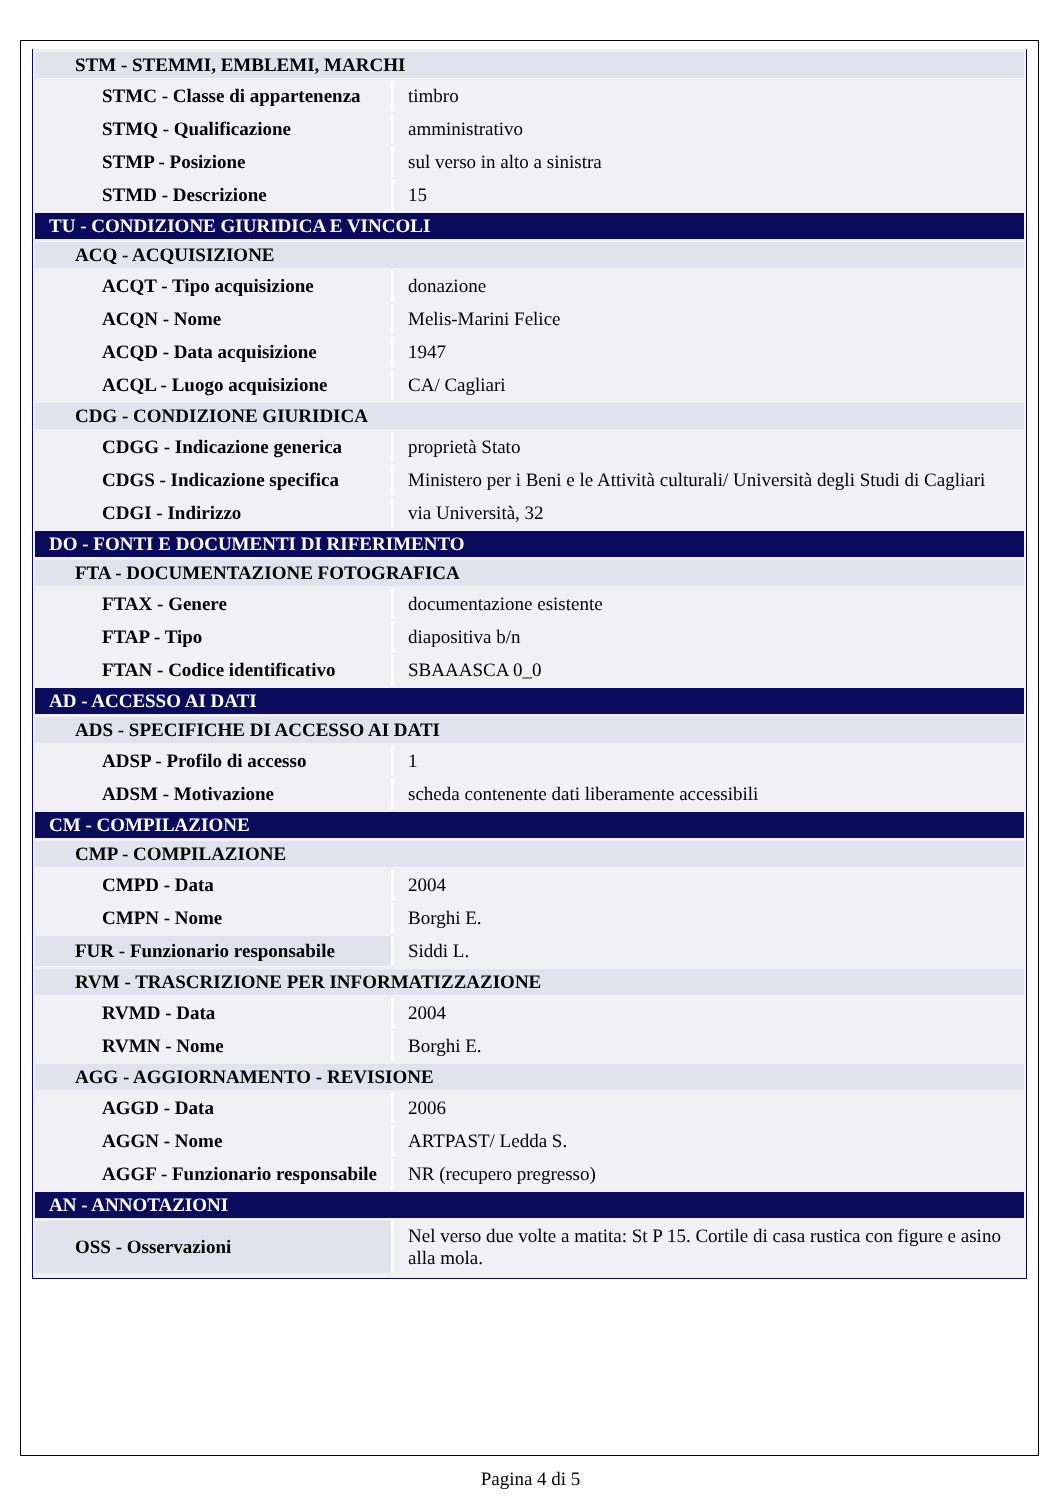| STM - STEMMI, EMBLEMI, MARCHI | |
| STMC - Classe di appartenenza | timbro |
| STMQ - Qualificazione | amministrativo |
| STMP - Posizione | sul verso in alto a sinistra |
| STMD - Descrizione | 15 |
| TU - CONDIZIONE GIURIDICA E VINCOLI | |
| ACQ - ACQUISIZIONE | |
| ACQT - Tipo acquisizione | donazione |
| ACQN - Nome | Melis-Marini Felice |
| ACQD - Data acquisizione | 1947 |
| ACQL - Luogo acquisizione | CA/ Cagliari |
| CDG - CONDIZIONE GIURIDICA | |
| CDGG - Indicazione generica | proprietà Stato |
| CDGS - Indicazione specifica | Ministero per i Beni e le Attività culturali/ Università degli Studi di Cagliari |
| CDGI - Indirizzo | via Università, 32 |
| DO - FONTI E DOCUMENTI DI RIFERIMENTO | |
| FTA - DOCUMENTAZIONE FOTOGRAFICA | |
| FTAX - Genere | documentazione esistente |
| FTAP - Tipo | diapositiva b/n |
| FTAN - Codice identificativo | SBAAASCA 0_0 |
| AD - ACCESSO AI DATI | |
| ADS - SPECIFICHE DI ACCESSO AI DATI | |
| ADSP - Profilo di accesso | 1 |
| ADSM - Motivazione | scheda contenente dati liberamente accessibili |
| CM - COMPILAZIONE | |
| CMP - COMPILAZIONE | |
| CMPD - Data | 2004 |
| CMPN - Nome | Borghi E. |
| FUR - Funzionario responsabile | Siddi L. |
| RVM - TRASCRIZIONE PER INFORMATIZZAZIONE | |
| RVMD - Data | 2004 |
| RVMN - Nome | Borghi E. |
| AGG - AGGIORNAMENTO - REVISIONE | |
| AGGD - Data | 2006 |
| AGGN - Nome | ARTPAST/ Ledda S. |
| AGGF - Funzionario responsabile | NR (recupero pregresso) |
| AN - ANNOTAZIONI | |
| OSS - Osservazioni | Nel verso due volte a matita: St P 15. Cortile di casa rustica con figure e asino alla mola. |
Pagina 4 di 5